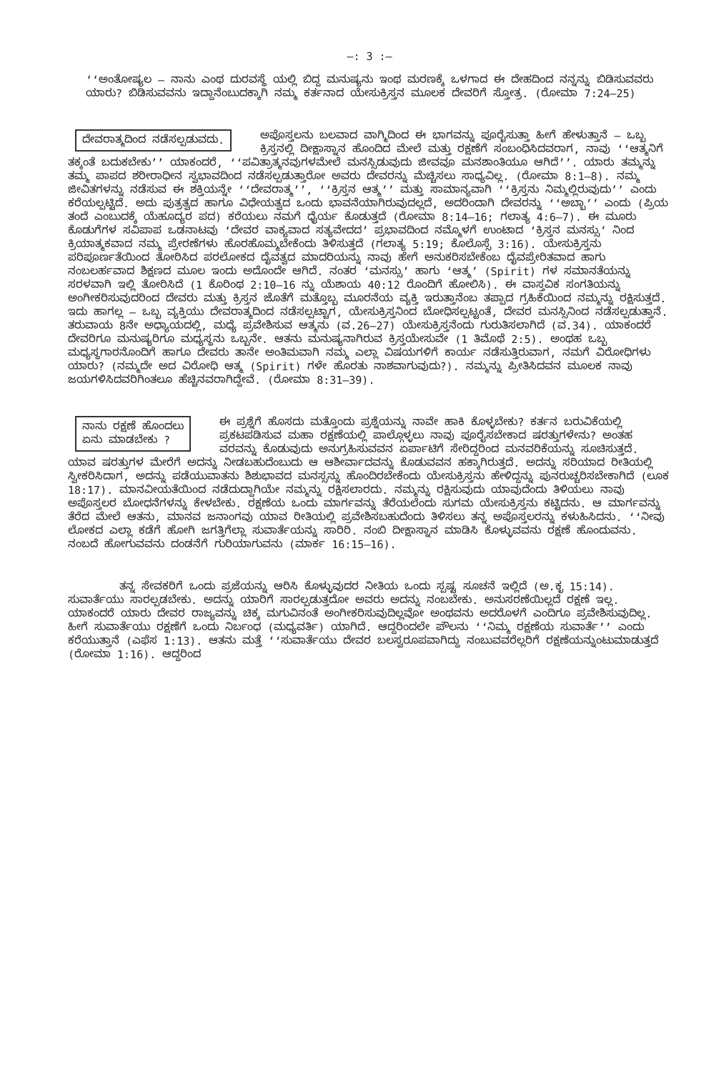—: 3 :—
‘‘ಅಂತೋಷ್ಯಲ — ನಾನು ಎಂಥ ದುರವಸ್ಥೆ ಯಲ್ಲಿ ಬಿದ್ದ ಮನುಷ್ಯನು ಇಂಥ ಮರಣಕ್ಕೆ ಒಳಗಾದ ಈ ದೇಹದಿಂದ ನನ್ನನ್ನು ಬಿಡಿಸುವವರು ಯಾರು? ಬಿಡಿಸುವವನು ಇದ್ದಾನೆಂಬುದಕ್ಕಾಗಿ ನಮ್ಮ ಕರ್ತನಾದ ಯೇಸುಕ್ರಿಸ್ತನ ಮೂಲಕ ದೇವರಿಗೆ ಸ್ತೋತ್ರ. (ರೋಮಾ 7:24–25)
ದೇವರಾತ್ಮದಿಂದ ನಡೆಸಲ್ಪಡುವದು.
ಅಪೊಸ್ತಲನು ಬಲವಾದ ವಾಗ್ಮಿದಿಂದ ಈ ಭಾಗವನ್ನು ಪೂರೈಸುತ್ತಾ ಹೀಗೆ ಹೇಳುತ್ತಾನೆ — ಒಬ್ಬ ಕ್ರಿಸ್ತನಲ್ಲಿ ದೀಕ್ಷಾಸ್ನಾನ ಹೊಂದಿದ ಮೇಲೆ ಮತ್ತು ರಕ್ಷಣೆಗೆ ಸಂಬಂಧಿಸಿದವರಾಗ, ನಾವು ‘‘ಆತ್ಮನಿಗೆ ತಕ್ಕಂತೆ ಬದುಕಬೇಕು’’ ಯಾಕಂದರೆ, ‘‘ಪವಿತ್ರಾತ್ಮನವುಗಳಮೇಲೆ ಮನಸ್ಸಿಡುವುದು ಜೀವವೂ ಮನಶಾಂತಿಯೂ ಆಗಿದೆ’’. ಯಾರು ತಮ್ಮನ್ನು ತಮ್ಮ ಪಾಪದ ಶರೀರಾಧೀನ ಸ್ವಭಾವದಿಂದ ನಡೆಸಲ್ಪಡುತ್ತಾರೋ ಅವರು ದೇವರನ್ನು ಮೆಚ್ಚಿಸಲು ಸಾಧ್ಯವಿಲ್ಲ. (ರೋಮಾ 8:1–8). ನಮ್ಮ ಜೀವಿತಗಳನ್ನು ನಡೆಸುವ ಈ ಶಕ್ತಿಯನ್ನೇ ‘‘ದೇವರಾತ್ಮ’’, ‘‘ಕ್ರಿಸ್ತನ ಆತ್ಮ’’ ಮತ್ತು ಸಾಮಾನ್ಯವಾಗಿ ‘‘ಕ್ರಿಸ್ತನು ನಿಮ್ಮಲ್ಲಿರುವುದು’’ ಎಂದು ಕರೆಯಲ್ಪಟ್ಟಿದೆ. ಅದು ಪುತ್ರತ್ವದ ಹಾಗೂ ವಿಧೇಯತ್ವದ ಒಂದು ಭಾವನೆಯಾಗಿರುವುದಲ್ಲದೆ, ಅದರಿಂದಾಗಿ ದೇವರನ್ನು ‘‘ಅಬ್ಬಾ’’ ಎಂದು (ಪ್ರಿಯ ತಂದೆ ಎಂಬುದಕ್ಕೆ ಯೆಹೂದ್ಯರ ಪದ) ಕರೆಯಲು ನಮಗೆ ಧೈರ್ಯ ಕೊಡುತ್ತದೆ (ರೋಮಾ 8:14–16; ಗಲಾತ್ಯ 4:6–7). ಈ ಮೂರು ಕೊಡುಗೆಗಳ ಸವಿಪಾಪ ಒಡನಾಟವು ‘ದೇವರ ವಾಕ್ಯವಾದ ಸತ್ಯವೇದದ’ ಪ್ರಭಾವದಿಂದ ನಮ್ಮೊಳಗೆ ಉಂಟಾದ ‘ಕ್ರಿಸ್ತನ ಮನಸ್ಸು’ ನಿಂದ ಕ್ರಿಯಾತ್ಮಕವಾದ ನಮ್ಮ ಪ್ರೇರಣೆಗಳು ಹೊರಹೊಮ್ಮಬೇಕೆಂದು ತಿಳಿಸುತ್ತದೆ (ಗಲಾತ್ಯ 5:19; ಕೊಲೊಸ್ಸೆ 3:16). ಯೇಸುಕ್ರಿಸ್ತನು ಪರಿಪೂರ್ಣತೆಯಿಂದ ತೋರಿಸಿದ ಪರಲೋಕದ ದೈವತ್ವದ ಮಾದರಿಯನ್ನು ನಾವು ಹೇಗೆ ಅನುಕರಿಸಬೇಕೆಂಬ ದೈವಪ್ರೇರಿತವಾದ ಹಾಗು ನಂಬಲರ್ಹವಾದ ಶಿಕ್ಷಣದ ಮೂಲ ಇಂದು ಅದೊಂದೇ ಆಗಿದೆ. ನಂತರ ‘ಮನಸ್ಸು’ ಹಾಗು ‘ಆತ್ಮ’ (Spirit) ಗಳ ಸಮಾನತೆಯನ್ನು ಸರಳವಾಗಿ ಇಲ್ಲಿ ತೋರಿಸಿದೆ (1 ಕೊರಿಂಥ 2:10–16 ನ್ನು ಯೆಶಾಯ 40:12 ರೊಂದಿಗೆ ಹೋಲಿಸಿ). ಈ ವಾಸ್ತವಿಕ ಸಂಗತಿಯನ್ನು ಅಂಗೀಕರಿಸುವುದರಿಂದ ದೇವರು ಮತ್ತು ಕ್ರಿಸ್ತನ ಜೊತೆಗೆ ಮತ್ತೊಬ್ಬ ಮೂರನೆಯ ವ್ಯಕ್ತಿ ಇರುತ್ತಾನೆಂಬ ತಪ್ಪಾದ ಗ್ರಹಿಕೆಯಿಂದ ನಮ್ಮನ್ನು ರಕ್ಷಿಸುತ್ತದೆ. ಇದು ಹಾಗಲ್ಲ — ಒಬ್ಬ ವ್ಯಕ್ತಿಯು ದೇವರಾತ್ಮದಿಂದ ನಡೆಸಲ್ಪಟ್ಟಾಗ, ಯೇಸುಕ್ರಿಸ್ತನಿಂದ ಬೋಧಿಸಲ್ಪಟ್ಟಂತೆ, ದೇವರ ಮನಸ್ಸಿನಿಂದ ನಡೆಸಲ್ಪಡುತ್ತಾನೆ. ತರುವಾಯ 8ನೇ ಅಧ್ಯಾಯದಲ್ಲಿ, ಮಧ್ಯೆ ಪ್ರವೇಶಿಸುವ ಆತ್ಮನು (ವ.26–27) ಯೇಸುಕ್ರಿಸ್ತನೆಂದು ಗುರುತಿಸಲಾಗಿದೆ (ವ.34). ಯಾಕಂದರೆ ದೇವರಿಗೂ ಮನುಷ್ಯರಿಗೂ ಮಧ್ಯಸ್ಥನು ಒಬ್ಬನೇ. ಆತನು ಮನುಷ್ಯನಾಗಿರುವ ಕ್ರಿಸ್ತಯೇಸುವೇ (1 ತಿಮೊಥೆ 2:5). ಅಂಥಹ ಒಬ್ಬ ಮಧ್ಯಸ್ಥಗಾರನೊಂದಿಗೆ ಹಾಗೂ ದೇವರು ತಾನೇ ಅಂತಿಮವಾಗಿ ನಮ್ಮ ಎಲ್ಲಾ ವಿಷಯಗಳಿಗೆ ಕಾರ್ಯ ನಡೆಸುತ್ತಿರುವಾಗ, ನಮಗೆ ವಿರೋಧಿಗಳು ಯಾರು? (ನಮ್ಮದೇ ಅದ ವಿರೋಧಿ ಆತ್ಮ (Spirit) ಗಳೇ ಹೊರತು ನಾಶವಾಗುವುದು?). ನಮ್ಮನ್ನು ಪ್ರೀತಿಸಿದವನ ಮೂಲಕ ನಾವು ಜಯಗಳಿಸಿದವರಿಗಿಂತಲೂ ಹೆಚ್ಚಿನವರಾಗಿದ್ದೇವೆ. (ರೋಮಾ 8:31–39).
ನಾನು ರಕ್ಷಣೆ ಹೊಂದಲು
ಏನು ಮಾಡಬೇಕು ?
ಈ ಪ್ರಶ್ನೆಗೆ ಹೊಸದು ಮತ್ತೊಂದು ಪ್ರಶ್ನೆಯನ್ನು ನಾವೇ ಹಾಕಿ ಕೊಳ್ಳಬೇಕು? ಕರ್ತನ ಬರುವಿಕೆಯಲ್ಲಿ ಪ್ರಕಟಪಡಿಸುವ ಮಹಾ ರಕ್ಷಣೆಯಲ್ಲಿ ಪಾಲ್ಗೊಳ್ಳಲು ನಾವು ಪೂರೈಸಬೇಕಾದ ಷರತ್ತುಗಳೇನು? ಅಂತಹ ವರವನ್ನು ಕೊಡುವುದು ಅನುಗ್ರಹಿಸುವವನ ಏರ್ಪಾಟಿಗೆ ಸೇರಿದ್ದರಿಂದ ಮನವರಿಕೆಯನ್ನು ಸೂಚಿಸುತ್ತದೆ. ಯಾವ ಷರತ್ತುಗಳ ಮೇರೆಗೆ ಅದನ್ನು ನೀಡಬಹುದೆಂಬುದು ಆ ಆಶೀರ್ವಾದವನ್ನು ಕೊಡುವವನ ಹಕ್ಕಾಗಿರುತ್ತದೆ. ಅದನ್ನು ಸರಿಯಾದ ರೀತಿಯಲ್ಲಿ ಸ್ವೀಕರಿಸಿದಾಗ, ಅದನ್ನು ಪಡೆಯುವಾತನು ಶಿಶುಭಾವದ ಮನಸ್ಸನ್ನು ಹೊಂದಿರಬೇಕೆಂದು ಯೇಸುಕ್ರಿಸ್ತನು ಹೇಳಿದ್ದನ್ನು ಪುನರುಚ್ಚರಿಸಬೇಕಾಗಿದೆ (ಲೂಕ 18:17). ಮಾನವೀಯತೆಯಿಂದ ನಡೆದುದ್ದಾಗಿಯೇ ನಮ್ಮನ್ನು ರಕ್ಷಿಸಲಾರದು. ನಮ್ಮನ್ನು ರಕ್ಷಿಸುವುದು ಯಾವುದೆಂದು ತಿಳಿಯಲು ನಾವು ಅಪೊಸ್ತಲರ ಬೋಧನೆಗಳನ್ನು ಕೇಳಬೇಕು. ರಕ್ಷಣೆಯ ಒಂದು ಮಾರ್ಗವನ್ನು ತೆರೆಯಲೆಂದು ಸುಗಮ ಯೇಸುಕ್ರಿಸ್ತನು ಕಟ್ಟಿದನು. ಆ ಮಾರ್ಗವನ್ನು ತೆರೆದ ಮೇಲೆ ಆತನು, ಮಾನವ ಜನಾಂಗವು ಯಾವ ರೀತಿಯಲ್ಲಿ ಪ್ರವೇಶಿಸಬಹುದೆಂದು ತಿಳಿಸಲು ತನ್ನ ಅಪೊಸ್ತಲರನ್ನು ಕಳುಹಿಸಿದನು. ‘‘ನೀವು ಲೋಕದ ಎಲ್ಲಾ ಕಡೆಗೆ ಹೋಗಿ ಜಗತ್ತಿಗೆಲ್ಲಾ ಸುವಾರ್ತೆಯನ್ನು ಸಾರಿರಿ. ನಂಬಿ ದೀಕ್ಷಾಸ್ನಾನ ಮಾಡಿಸಿ ಕೊಳ್ಳುವವನು ರಕ್ಷಣೆ ಹೊಂದುವನು. ನಂಬದೆ ಹೋಗುವವನು ದಂಡನೆಗೆ ಗುರಿಯಾಗುವನು (ಮಾರ್ಕ 16:15–16).
ತನ್ನ ಸೇವಕರಿಗೆ ಒಂದು ಪ್ರಜೆಯನ್ನು ಆರಿಸಿ ಕೊಳ್ಳುವುದರ ನೀತಿಯ ಒಂದು ಸ್ಪಷ್ಟ ಸೂಚನೆ ಇಲ್ಲಿದೆ (ಅ.ಕೃ 15:14). ಸುವಾರ್ತೆಯು ಸಾರಲ್ಪಡಬೇಕು. ಅದನ್ನು ಯಾರಿಗೆ ಸಾರಲ್ಪಡುತ್ತದೋ ಅವರು ಅದನ್ನು ನಂಬಬೇಕು. ಅನುಸರಣೆಯಿಲ್ಲದೆ ರಕ್ಷಣೆ ಇಲ್ಲ. ಯಾಕಂದರೆ ಯಾರು ದೇವರ ರಾಜ್ಯವನ್ನು ಚಿಕ್ಕ ಮಗುವಿನಂತೆ ಅಂಗೀಕರಿಸುವುದಿಲ್ಲವೋ ಅಂಥವನು ಅದರೊಳಗೆ ಎಂದಿಗೂ ಪ್ರವೇಶಿಸುವುದಿಲ್ಲ. ಹೀಗೆ ಸುವಾರ್ತೆಯು ರಕ್ಷಣೆಗೆ ಒಂದು ನಿರ್ಬಂಧ (ಮಧ್ಯವರ್ತಿ) ಯಾಗಿದೆ. ಆದ್ದರಿಂದಲೇ ಪೌಲನು ‘‘ನಿಮ್ಮ ರಕ್ಷಣೆಯ ಸುವಾರ್ತೆ’’ ಎಂದು ಕರೆಯುತ್ತಾನೆ (ಎಫೆಸ 1:13). ಆತನು ಮತ್ತೆ ‘‘ಸುವಾರ್ತೆಯು ದೇವರ ಬಲಸ್ವರೂಪವಾಗಿದ್ದು ನಂಬುವವರೆಲ್ಲರಿಗೆ ರಕ್ಷಣೆಯನ್ನುಂಟುಮಾಡುತ್ತದೆ (ರೋಮಾ 1:16). ಆದ್ದರಿಂದ